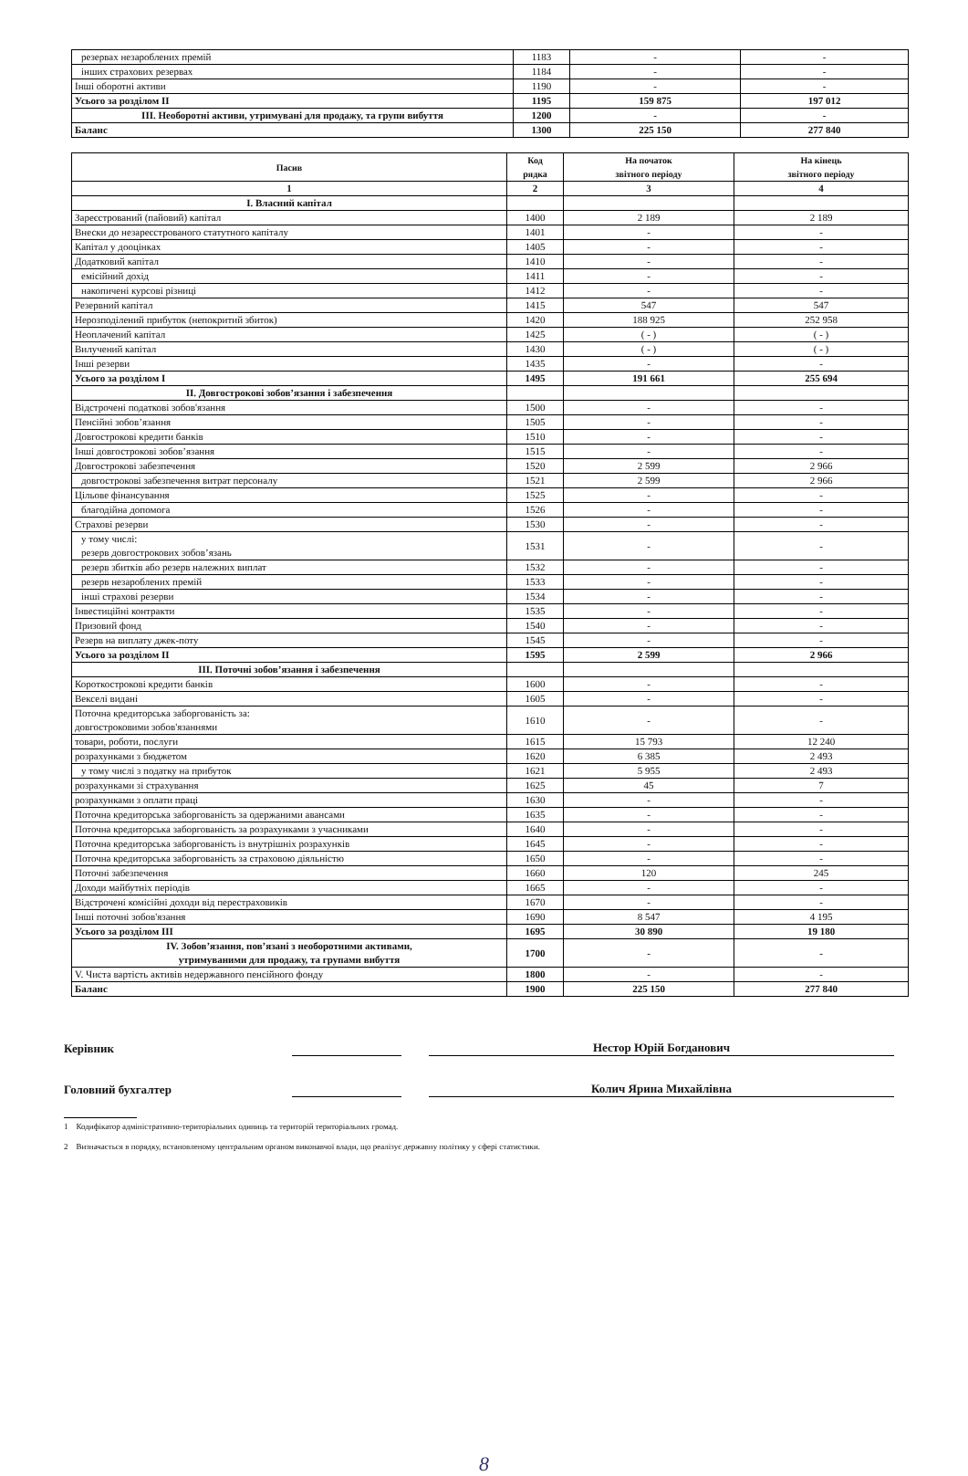| резервах незароблених премій | 1183 | - | - |
| інших страхових резервах | 1184 | - | - |
| Інші оборотні активи | 1190 | - | - |
| Усього за розділом II | 1195 | 159 875 | 197 012 |
| III. Необоротні активи, утримувані для продажу, та групи вибуття | 1200 | - | - |
| Баланс | 1300 | 225 150 | 277 840 |
| Пасив | Код рядка | На початок звітного періоду | На кінець звітного періоду |
| --- | --- | --- | --- |
| 1 | 2 | 3 | 4 |
| I. Власний капітал | | | |
| Зареєстрований (пайовий) капітал | 1400 | 2 189 | 2 189 |
| Внески до незареєстрованого статутного капіталу | 1401 | - | - |
| Капітал у дооцінках | 1405 | - | - |
| Додатковий капітал | 1410 | - | - |
| емісійний дохід | 1411 | - | - |
| накопичені курсові різниці | 1412 | - | - |
| Резервний капітал | 1415 | 547 | 547 |
| Нерозподілений прибуток (непокритий збиток) | 1420 | 188 925 | 252 958 |
| Неоплачений капітал | 1425 | ( - ) | ( - ) |
| Вилучений капітал | 1430 | ( - ) | ( - ) |
| Інші резерви | 1435 | - | - |
| Усього за розділом I | 1495 | 191 661 | 255 694 |
| II. Довгострокові зобов’язання і забезпечення | | | |
| Відстрочені податкові зобов'язання | 1500 | - | - |
| Пенсійні зобов’язання | 1505 | - | - |
| Довгострокові кредити банків | 1510 | - | - |
| Інші довгострокові зобов’язання | 1515 | - | - |
| Довгострокові забезпечення | 1520 | 2 599 | 2 966 |
| довгострокові забезпечення витрат персоналу | 1521 | 2 599 | 2 966 |
| Цільове фінансування | 1525 | - | - |
| благодійна допомога | 1526 | - | - |
| Страхові резерви | 1530 | - | - |
| у тому числі: резерв довгострокових зобов’язань | 1531 | - | - |
| резерв збитків або резерв належних виплат | 1532 | - | - |
| резерв незароблених премій | 1533 | - | - |
| інші страхові резерви | 1534 | - | - |
| Інвестиційні контракти | 1535 | - | - |
| Призовий фонд | 1540 | - | - |
| Резерв на виплату джек-поту | 1545 | - | - |
| Усього за розділом II | 1595 | 2 599 | 2 966 |
| III. Поточні зобов’язання і забезпечення | | | |
| Короткострокові кредити банків | 1600 | - | - |
| Векселі видані | 1605 | - | - |
| Поточна кредиторська заборгованість за: довгостроковими зобов'язаннями | 1610 | - | - |
| товари, роботи, послуги | 1615 | 15 793 | 12 240 |
| розрахунками з бюджетом | 1620 | 6 385 | 2 493 |
| у тому числі з податку на прибуток | 1621 | 5 955 | 2 493 |
| розрахунками зі страхування | 1625 | 45 | 7 |
| розрахунками з оплати праці | 1630 | - | - |
| Поточна кредиторська заборгованість за одержаними авансами | 1635 | - | - |
| Поточна кредиторська заборгованість за розрахунками з учасниками | 1640 | - | - |
| Поточна кредиторська заборгованість із внутрішніх розрахунків | 1645 | - | - |
| Поточна кредиторська заборгованість за страховою діяльністю | 1650 | - | - |
| Поточні забезпечення | 1660 | 120 | 245 |
| Доходи майбутніх періодів | 1665 | - | - |
| Відстрочені комісійні доходи від перестраховиків | 1670 | - | - |
| Інші поточні зобов'язання | 1690 | 8 547 | 4 195 |
| Усього за розділом III | 1695 | 30 890 | 19 180 |
| IV. Зобов’язання, пов’язані з необоротними активами, утримуваними для продажу, та групами вибуття | 1700 | - | - |
| V. Чиста вартість активів недержавного пенсійного фонду | 1800 | - | - |
| Баланс | 1900 | 225 150 | 277 840 |
Керівник Нестор Юрій Богданович
Головний бухгалтер Колич Ярина Михайлівна
1 Кодифікатор адміністративно-територіальних одиниць та територій територіальних громад.
2 Визначається в порядку, встановленому центральним органом виконавчої влади, що реалізує державну політику у сфері статистики.
8